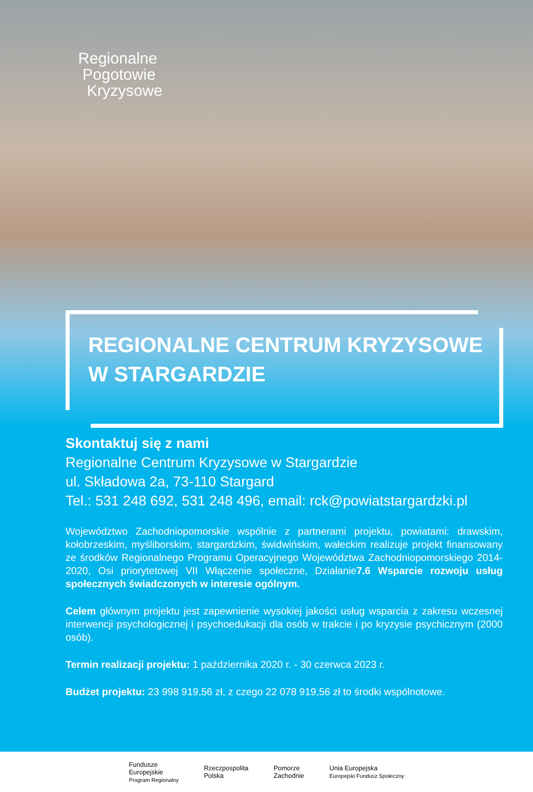Regionalne
Pogotowie
Kryzysowe
REGIONALNE CENTRUM KRYZYSOWE
W STARGARDZIE
Skontaktuj się z nami
Regionalne Centrum Kryzysowe w Stargardzie
ul. Składowa 2a, 73-110 Stargard
Tel.: 531 248 692, 531 248 496, email: rck@powiatstargardzki.pl
Województwo Zachodniopomorskie wspólnie z partnerami projektu, powiatami: drawskim, kołobrzeskim, myśliborskim, stargardzkim, świdwińskim, wałeckim realizuje projekt finansowany ze środków Regionalnego Programu Operacyjnego Województwa Zachodniopomorskiego 2014-2020, Osi priorytetowej VII Włączenie społeczne, Działanie7.6 Wsparcie rozwoju usług społecznych świadczonych w interesie ogólnym.
Celem głównym projektu jest zapewnienie wysokiej jakości usług wsparcia z zakresu wczesnej interwencji psychologicznej i psychoedukacji dla osób w trakcie i po kryzysie psychicznym (2000 osób).
Termin realizacji projektu: 1 października 2020 r. - 30 czerwca 2023 r.
Budżet projektu: 23 998 919,56 zł, z czego 22 078 919,56 zł to środki wspólnotowe.
Fundusze
Europejskie
Program Regionalny
Rzeczpospolita
Polska
Pomorze
Zachodnie
Unia Europejska
Europejski Fundusz Społeczny